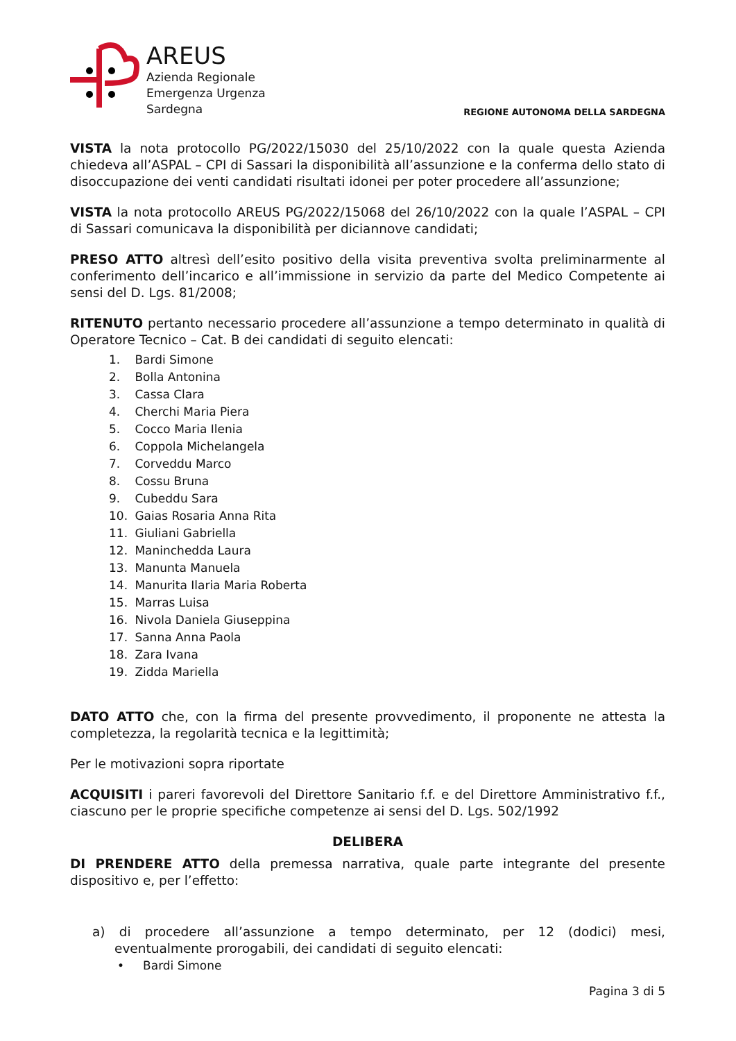AREUS
Azienda Regionale
Emergenza Urgenza
Sardegna
REGIONE AUTONOMA DELLA SARDEGNA
VISTA la nota protocollo PG/2022/15030 del 25/10/2022 con la quale questa Azienda chiedeva all’ASPAL – CPI di Sassari la disponibilità all’assunzione e la conferma dello stato di disoccupazione dei venti candidati risultati idonei per poter procedere all’assunzione;
VISTA la nota protocollo AREUS PG/2022/15068 del 26/10/2022 con la quale l’ASPAL – CPI di Sassari comunicava la disponibilità per diciannove candidati;
PRESO ATTO altresì dell’esito positivo della visita preventiva svolta preliminarmente al conferimento dell’incarico e all’immissione in servizio da parte del Medico Competente ai sensi del D. Lgs. 81/2008;
RITENUTO pertanto necessario procedere all’assunzione a tempo determinato in qualità di Operatore Tecnico – Cat. B dei candidati di seguito elencati:
1. Bardi Simone
2. Bolla Antonina
3. Cassa Clara
4. Cherchi Maria Piera
5. Cocco Maria Ilenia
6. Coppola Michelangela
7. Corveddu Marco
8. Cossu Bruna
9. Cubeddu Sara
10. Gaias Rosaria Anna Rita
11. Giuliani Gabriella
12. Maninchedda Laura
13. Manunta Manuela
14. Manurita Ilaria Maria Roberta
15. Marras Luisa
16. Nivola Daniela Giuseppina
17. Sanna Anna Paola
18. Zara Ivana
19. Zidda Mariella
DATO ATTO che, con la firma del presente provvedimento, il proponente ne attesta la completezza, la regolarità tecnica e la legittimità;
Per le motivazioni sopra riportate
ACQUISITI i pareri favorevoli del Direttore Sanitario f.f. e del Direttore Amministrativo f.f., ciascuno per le proprie specifiche competenze ai sensi del D. Lgs. 502/1992
DELIBERA
DI PRENDERE ATTO della premessa narrativa, quale parte integrante del presente dispositivo e, per l’effetto:
a) di procedere all’assunzione a tempo determinato, per 12 (dodici) mesi, eventualmente prorogabili, dei candidati di seguito elencati:
• Bardi Simone
Pagina 3 di 5